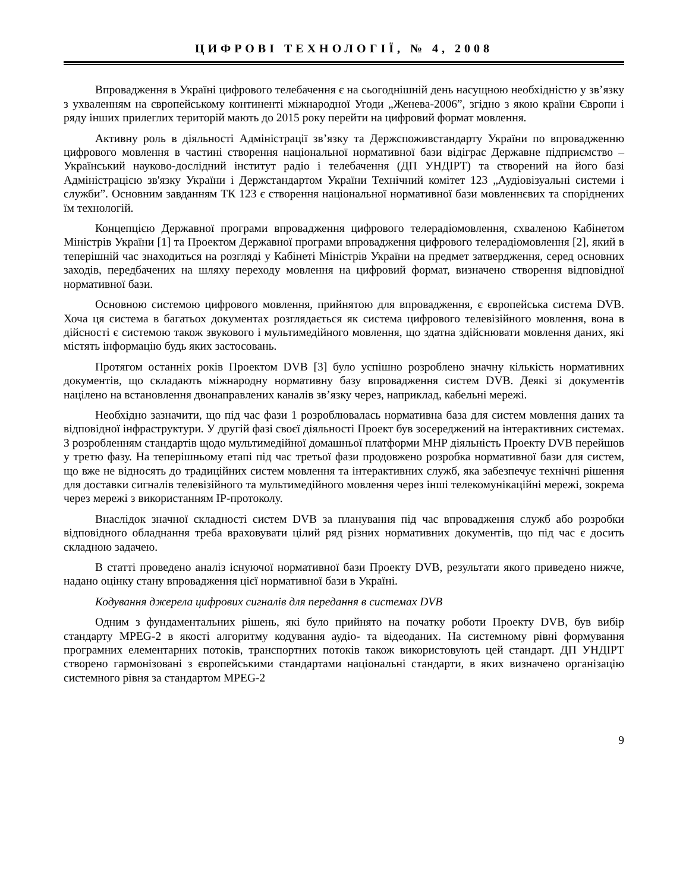ЦИФРОВІ ТЕХНОЛОГІЇ, № 4, 2008
Впровадження в Україні цифрового телебачення є на сьогоднішній день насущною необхідністю у зв’язку з ухваленням на європейському континенті міжнародної Угоди „Женева-2006”, згідно з якою країни Європи і ряду інших прилеглих територій мають до 2015 року перейти на цифровий формат мовлення.
Активну роль в діяльності Адміністрації зв’язку та Держспоживстандарту України по впровадженню цифрового мовлення в частині створення національної нормативної бази відіграє Державне підприємство – Український науково-дослідний інститут радіо і телебачення (ДП УНДІРТ) та створений на його базі Адміністрацією зв'язку України і Держстандартом України Технічний комітет 123 „Аудіовізуальні системи і служби”. Основним завданням ТК 123 є створення національної нормативної бази мовленнєвих та споріднених їм технологій.
Концепцією Державної програми впровадження цифрового телерадіомовлення, схваленою Кабінетом Міністрів України [1] та Проектом Державної програми впровадження цифрового телерадіомовлення [2], який в теперішній час знаходиться на розгляді у Кабінеті Міністрів України на предмет затвердження, серед основних заходів, передбачених на шляху переходу мовлення на цифровий формат, визначено створення відповідної нормативної бази.
Основною системою цифрового мовлення, прийнятою для впровадження, є європейська система DVB. Хоча ця система в багатьох документах розглядається як система цифрового телевізійного мовлення, вона в дійсності є системою також звукового і мультимедійного мовлення, що здатна здійснювати мовлення даних, які містять інформацію будь яких застосовань.
Протягом останніх років Проектом DVB [3] було успішно розроблено значну кількість нормативних документів, що складають міжнародну нормативну базу впровадження систем DVB. Деякі зі документів націлено на встановлення двонаправлених каналів зв’язку через, наприклад, кабельні мережі.
Необхідно зазначити, що під час фази 1 розроблювалась нормативна база для систем мовлення даних та відповідної інфраструктури. У другій фазі своєї діяльності Проект був зосереджений на інтерактивних системах. З розробленням стандартів щодо мультимедійної домашньої платформи МНР діяльність Проекту DVB перейшов у третю фазу. На теперішньому етапі під час третьої фази продовжено розробка нормативної бази для систем, що вже не відносять до традиційних систем мовлення та інтерактивних служб, яка забезпечує технічні рішення для доставки сигналів телевізійного та мультимедійного мовлення через інші телекомунікаційні мережі, зокрема через мережі з використанням ІР-протоколу.
Внаслідок значної складності систем DVB за планування під час впровадження служб або розробки відповідного обладнання треба враховувати цілий ряд різних нормативних документів, що під час є досить складною задачею.
В статті проведено аналіз існуючої нормативної бази Проекту DVB, результати якого приведено нижче, надано оцінку стану впровадження цієї нормативної бази в Україні.
Кодування джерела цифрових сигналів для передання в системах DVB
Одним з фундаментальних рішень, які було прийнято на початку роботи Проекту DVB, був вибір стандарту MPEG-2 в якості алгоритму кодування аудіо- та відеоданих. На системному рівні формування програмних елементарних потоків, транспортних потоків також використовують цей стандарт. ДП УНДІРТ створено гармонізовані з європейськими стандартами національні стандарти, в яких визначено організацію системного рівня за стандартом MPEG-2
9